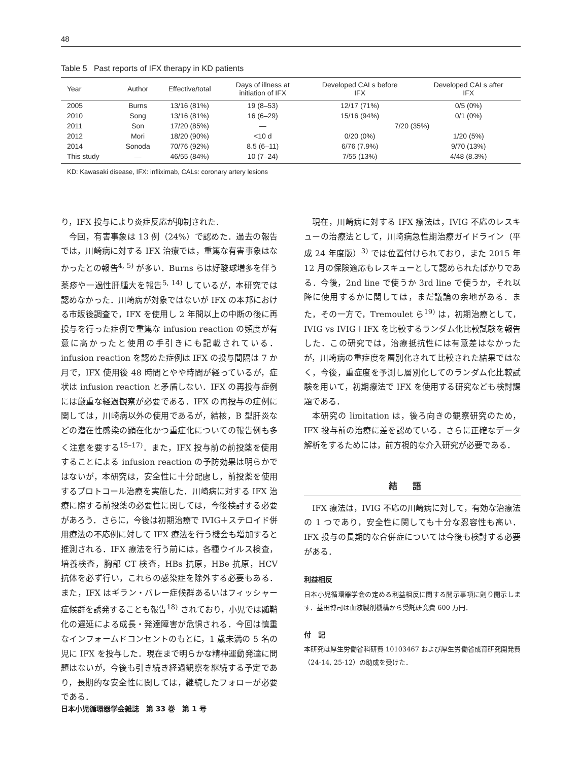48
Table 5 Past reports of IFX therapy in KD patients
| Year | Author | Effective/total | Days of illness at initiation of IFX | Developed CALs before IFX | Developed CALs after IFX |
| --- | --- | --- | --- | --- | --- |
| 2005 | Burns | 13/16 (81%) | 19 (8–53) | 12/17 (71%) | 0/5 (0%) |
| 2010 | Song | 13/16 (81%) | 16 (6–29) | 15/16 (94%) | 0/1 (0%) |
| 2011 | Son | 17/20 (85%) | — | 7/20 (35%) | |
| 2012 | Mori | 18/20 (90%) | <10 d | 0/20 (0%) | 1/20 (5%) |
| 2014 | Sonoda | 70/76 (92%) | 8.5 (6–11) | 6/76 (7.9%) | 9/70 (13%) |
| This study | — | 46/55 (84%) | 10 (7–24) | 7/55 (13%) | 4/48 (8.3%) |
KD: Kawasaki disease, IFX: infliximab, CALs: coronary artery lesions
り，IFX 投与により炎症反応が抑制された．
今回，有害事象は 13 例（24%）で認めた．過去の報告では，川崎病に対する IFX 治療では，重篤な有害事象はなかったとの報告<sup>4, 5)</sup> が多い．Burns らは好酸球増多を伴う薬疹や一過性肝腫大を報告<sup>5, 14)</sup> しているが，本研究では認めなかった．川崎病が対象ではないが IFX の本邦における市販後調査で，IFX を使用し 2 年間以上の中断の後に再投与を行った症例で重篤な infusion reaction の頻度が有意に高かったと使用の手引きにも記載されている．infusion reaction を認めた症例は IFX の投与間隔は 7 か月で，IFX 使用後 48 時間とやや時間が経っているが，症状は infusion reaction と矛盾しない．IFX の再投与症例には厳重な経過観察が必要である．IFX の再投与の症例に関しては，川崎病以外の使用であるが，結核，B 型肝炎などの潜在性感染の顕在化かつ重症化についての報告例も多く注意を要する<sup>15–17)</sup>．また，IFX 投与前の前投薬を使用することによる infusion reaction の予防効果は明らかではないが，本研究は，安全性に十分配慮し，前投薬を使用するプロトコール治療を実施した．川崎病に対する IFX 治療に際する前投薬の必要性に関しては，今後検討する必要があろう．さらに，今後は初期治療で IVIG＋ステロイド併用療法の不応例に対して IFX 療法を行う機会も増加すると推測される．IFX 療法を行う前には，各種ウイルス検査，培養検査，胸部 CT 検査，HBs 抗原，HBe 抗原，HCV 抗体を必ず行い，これらの感染症を除外する必要もある．また，IFX はギラン・バレー症候群あるいはフィッシャー症候群を誘発することも報告<sup>18)</sup> されており，小児では髄鞘化の遅延による成長・発達障害が危惧される．今回は慎重なインフォームドコンセントのもとに，1 歳未満の 5 名の児に IFX を投与した．現在まで明らかな精神運動発達に問題はないが，今後も引き続き経過観察を継続する予定であり，長期的な安全性に関しては，継続したフォローが必要である．
現在，川崎病に対する IFX 療法は，IVIG 不応のレスキューの治療法として，川崎病急性期治療ガイドライン（平成 24 年度版）<sup>3)</sup> では位置付けられており，また 2015 年 12 月の保険適応もレスキューとして認められたばかりである．今後，2nd line で使うか 3rd line で使うか，それ以降に使用するかに関しては，まだ議論の余地がある．また，その一方で，Tremoulet ら<sup>19)</sup> は，初期治療として，IVIG vs IVIG＋IFX を比較するランダム化比較試験を報告した．この研究では，治療抵抗性には有意差はなかったが，川崎病の重症度を層別化されて比較された結果ではなく，今後，重症度を予測し層別化してのランダム化比較試験を用いて，初期療法で IFX を使用する研究なども検討課題である．
本研究の limitation は，後ろ向きの観察研究のため，IFX 投与前の治療に差を認めている．さらに正確なデータ解析をするためには，前方視的な介入研究が必要である．
結語
IFX 療法は，IVIG 不応の川崎病に対して，有効な治療法の 1 つであり，安全性に関しても十分な忍容性も高い．IFX 投与の長期的な合併症については今後も検討する必要がある．
利益相反
日本小児循環器学会の定める利益相反に関する開示事項に則り開示します．益田博司は血液製剤機構から受託研究費 600 万円．
付　記
本研究は厚生労働省科研費 10103467 および厚生労働省成育研究開発費（24-14, 25-12）の助成を受けた．
日本小児循環器学会雑誌　第 33 巻　第 1 号